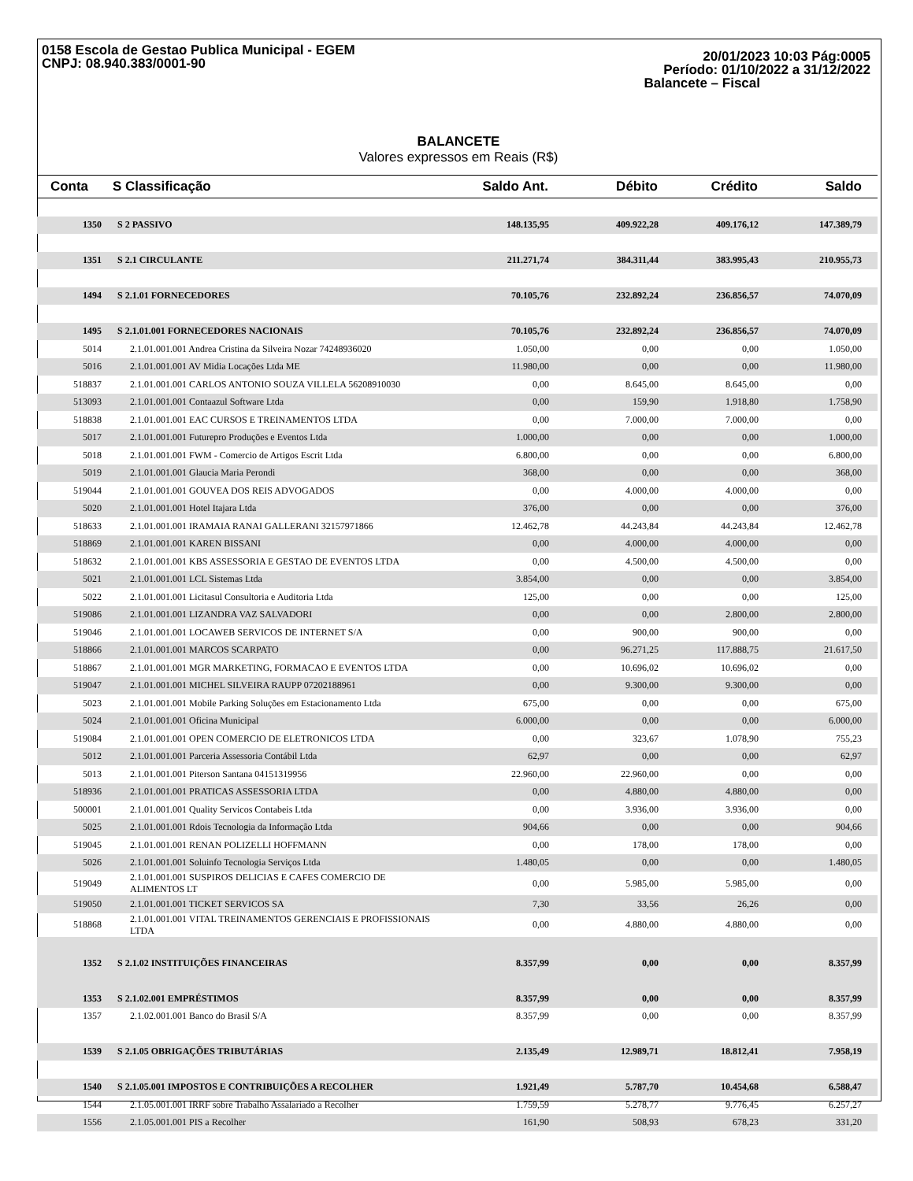0158 Escola de Gestao Publica Municipal - EGEM
CNPJ: 08.940.383/0001-90
20/01/2023 10:03 Pág:0005
Período: 01/10/2022 a 31/12/2022
Balancete – Fiscal
BALANCETE
Valores expressos em Reais (R$)
| Conta | S Classificação | Saldo Ant. | Débito | Crédito | Saldo |
| --- | --- | --- | --- | --- | --- |
| 1350 | S 2 PASSIVO | 148.135,95 | 409.922,28 | 409.176,12 | 147.389,79 |
| 1351 | S 2.1 CIRCULANTE | 211.271,74 | 384.311,44 | 383.995,43 | 210.955,73 |
| 1494 | S 2.1.01 FORNECEDORES | 70.105,76 | 232.892,24 | 236.856,57 | 74.070,09 |
| 1495 | S 2.1.01.001 FORNECEDORES NACIONAIS | 70.105,76 | 232.892,24 | 236.856,57 | 74.070,09 |
| 5014 | 2.1.01.001.001 Andrea Cristina da Silveira Nozar 74248936020 | 1.050,00 | 0,00 | 0,00 | 1.050,00 |
| 5016 | 2.1.01.001.001 AV Midia Locações Ltda ME | 11.980,00 | 0,00 | 0,00 | 11.980,00 |
| 518837 | 2.1.01.001.001 CARLOS ANTONIO SOUZA VILLELA 56208910030 | 0,00 | 8.645,00 | 8.645,00 | 0,00 |
| 513093 | 2.1.01.001.001 Contaazul Software Ltda | 0,00 | 159,90 | 1.918,80 | 1.758,90 |
| 518838 | 2.1.01.001.001 EAC CURSOS E TREINAMENTOS LTDA | 0,00 | 7.000,00 | 7.000,00 | 0,00 |
| 5017 | 2.1.01.001.001 Futurepro Produções e Eventos Ltda | 1.000,00 | 0,00 | 0,00 | 1.000,00 |
| 5018 | 2.1.01.001.001 FWM - Comercio de Artigos Escrit Ltda | 6.800,00 | 0,00 | 0,00 | 6.800,00 |
| 5019 | 2.1.01.001.001 Glaucia Maria Perondi | 368,00 | 0,00 | 0,00 | 368,00 |
| 519044 | 2.1.01.001.001 GOUVEA DOS REIS ADVOGADOS | 0,00 | 4.000,00 | 4.000,00 | 0,00 |
| 5020 | 2.1.01.001.001 Hotel Itajara Ltda | 376,00 | 0,00 | 0,00 | 376,00 |
| 518633 | 2.1.01.001.001 IRAMAIA RANAI GALLERANI 32157971866 | 12.462,78 | 44.243,84 | 44.243,84 | 12.462,78 |
| 518869 | 2.1.01.001.001 KAREN BISSANI | 0,00 | 4.000,00 | 4.000,00 | 0,00 |
| 518632 | 2.1.01.001.001 KBS ASSESSORIA E GESTAO DE EVENTOS LTDA | 0,00 | 4.500,00 | 4.500,00 | 0,00 |
| 5021 | 2.1.01.001.001 LCL Sistemas Ltda | 3.854,00 | 0,00 | 0,00 | 3.854,00 |
| 5022 | 2.1.01.001.001 Licitasul Consultoria e Auditoria Ltda | 125,00 | 0,00 | 0,00 | 125,00 |
| 519086 | 2.1.01.001.001 LIZANDRA VAZ SALVADORI | 0,00 | 0,00 | 2.800,00 | 2.800,00 |
| 519046 | 2.1.01.001.001 LOCAWEB SERVICOS DE INTERNET S/A | 0,00 | 900,00 | 900,00 | 0,00 |
| 518866 | 2.1.01.001.001 MARCOS SCARPATO | 0,00 | 96.271,25 | 117.888,75 | 21.617,50 |
| 518867 | 2.1.01.001.001 MGR MARKETING, FORMACAO E EVENTOS LTDA | 0,00 | 10.696,02 | 10.696,02 | 0,00 |
| 519047 | 2.1.01.001.001 MICHEL SILVEIRA RAUPP 07202188961 | 0,00 | 9.300,00 | 9.300,00 | 0,00 |
| 5023 | 2.1.01.001.001 Mobile Parking Soluções em Estacionamento Ltda | 675,00 | 0,00 | 0,00 | 675,00 |
| 5024 | 2.1.01.001.001 Oficina Municipal | 6.000,00 | 0,00 | 0,00 | 6.000,00 |
| 519084 | 2.1.01.001.001 OPEN COMERCIO DE ELETRONICOS LTDA | 0,00 | 323,67 | 1.078,90 | 755,23 |
| 5012 | 2.1.01.001.001 Parceria Assessoria Contábil Ltda | 62,97 | 0,00 | 0,00 | 62,97 |
| 5013 | 2.1.01.001.001 Piterson Santana 04151319956 | 22.960,00 | 22.960,00 | 0,00 | 0,00 |
| 518936 | 2.1.01.001.001 PRATICAS ASSESSORIA LTDA | 0,00 | 4.880,00 | 4.880,00 | 0,00 |
| 500001 | 2.1.01.001.001 Quality Servicos Contabeis Ltda | 0,00 | 3.936,00 | 3.936,00 | 0,00 |
| 5025 | 2.1.01.001.001 Rdois Tecnologia da Informação Ltda | 904,66 | 0,00 | 0,00 | 904,66 |
| 519045 | 2.1.01.001.001 RENAN POLIZELLI HOFFMANN | 0,00 | 178,00 | 178,00 | 0,00 |
| 5026 | 2.1.01.001.001 Soluinfo Tecnologia Serviços Ltda | 1.480,05 | 0,00 | 0,00 | 1.480,05 |
| 519049 | 2.1.01.001.001 SUSPIROS DELICIAS E CAFES COMERCIO DE ALIMENTOS LT | 0,00 | 5.985,00 | 5.985,00 | 0,00 |
| 519050 | 2.1.01.001.001 TICKET SERVICOS SA | 7,30 | 33,56 | 26,26 | 0,00 |
| 518868 | 2.1.01.001.001 VITAL TREINAMENTOS GERENCIAIS E PROFISSIONAIS LTDA | 0,00 | 4.880,00 | 4.880,00 | 0,00 |
| 1352 | S 2.1.02 INSTITUIÇÕES FINANCEIRAS | 8.357,99 | 0,00 | 0,00 | 8.357,99 |
| 1353 | S 2.1.02.001 EMPRÉSTIMOS | 8.357,99 | 0,00 | 0,00 | 8.357,99 |
| 1357 | 2.1.02.001.001 Banco do Brasil S/A | 8.357,99 | 0,00 | 0,00 | 8.357,99 |
| 1539 | S 2.1.05 OBRIGAÇÕES TRIBUTÁRIAS | 2.135,49 | 12.989,71 | 18.812,41 | 7.958,19 |
| 1540 | S 2.1.05.001 IMPOSTOS E CONTRIBUIÇÕES A RECOLHER | 1.921,49 | 5.787,70 | 10.454,68 | 6.588,47 |
| 1544 | 2.1.05.001.001 IRRF sobre Trabalho Assalariado a Recolher | 1.759,59 | 5.278,77 | 9.776,45 | 6.257,27 |
| 1556 | 2.1.05.001.001 PIS a Recolher | 161,90 | 508,93 | 678,23 | 331,20 |